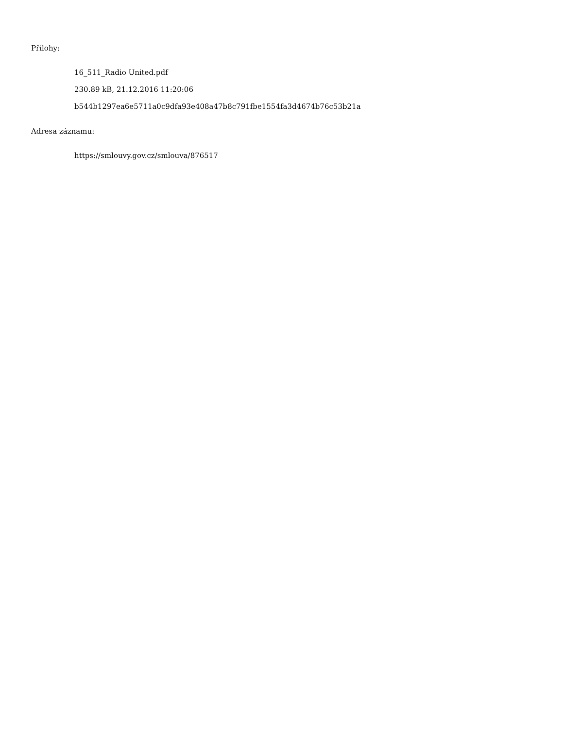Přílohy:
16_511_Radio United.pdf
230.89 kB, 21.12.2016 11:20:06
b544b1297ea6e5711a0c9dfa93e408a47b8c791fbe1554fa3d4674b76c53b21a
Adresa záznamu:
https://smlouvy.gov.cz/smlouva/876517